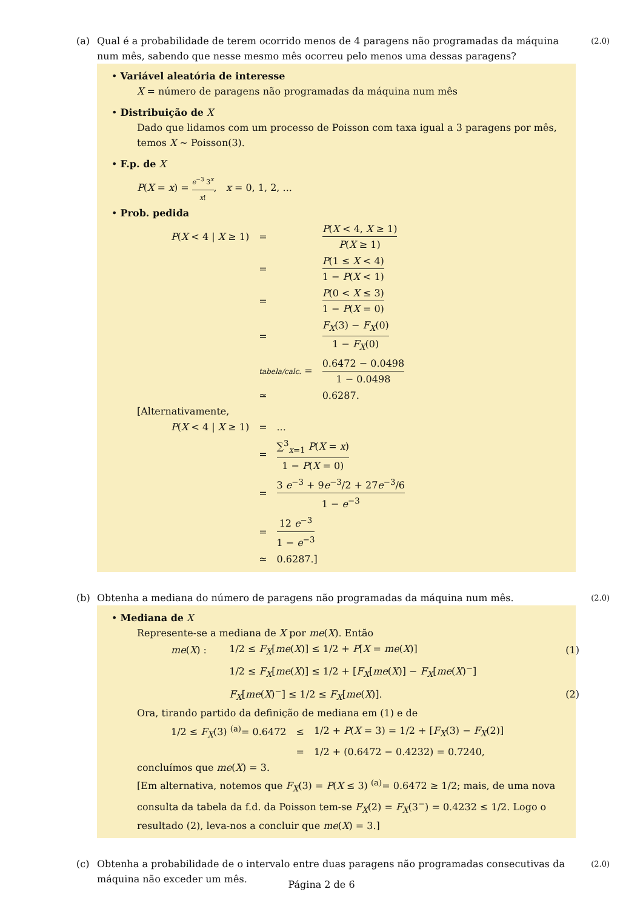(a) Qual é a probabilidade de terem ocorrido menos de 4 paragens não programadas da máquina num mês, sabendo que nesse mesmo mês ocorreu pelo menos uma dessas paragens?
(2.0)
• Variável aleatória de interesse
X = número de paragens não programadas da máquina num mês
• Distribuição de X
Dado que lidamos com um processo de Poisson com taxa igual a 3 paragens por mês, temos X ~ Poisson(3).
• F.p. de X
P(X = x) = e<sup>−3</sup> 3<sup>x</sup> x!, x = 0, 1, 2, ...
• Prob. pedida
| P ( X < 4 / X ≥ 1) | = | P ( X < 4, X ≥ 1) P ( X ≥ 1) |
| | = | P (1 ≤ X < 4) 1 − P ( X < 1) |
| | = | P (0 < X ≤ 3) 1 − P ( X = 0) |
| | = | F<sub>X</sub> (3) − F<sub>X</sub> (0) 1 − F<sub>X</sub> (0) |
| | tabela/calc. = | 0.6472 − 0.0498 1 − 0.0498 |
| | ≃ | 0.6287. |
[Alternativamente,
| P ( X < 4 / X ≥ 1) | = | ... |
| | = | ∑<sup>3</sup><sub>x=1</sub> P ( X = x ) 1 − P ( X = 0) |
| | = | 3 e<sup>−3</sup> + 9 e<sup>−3</sup>/2 + 27 e<sup>−3</sup>/6 1 − e<sup>−3</sup> |
| | = | 12 e<sup>−3</sup> 1 − e<sup>−3</sup> |
| | ≃ | 0.6287.] |
(b) Obtenha a mediana do número de paragens não programadas da máquina num mês.
(2.0)
• Mediana de X
Represente-se a mediana de X por me(X). Então
| me ( X ) : | 1/2 ≤ F<sub>X</sub> [ me ( X )] ≤ 1/2 + P [ X = me ( X )] | (1) |
| | 1/2 ≤ F<sub>X</sub> [ me ( X )] ≤ 1/2 + [ F<sub>X</sub> [ me ( X )] − F<sub>X</sub> [ me ( X )<sup>−</sup>] | |
| | F<sub>X</sub> [ me ( X )<sup>−</sup>] ≤ 1/2 ≤ F<sub>X</sub> [ me ( X )]. | (2) |
Ora, tirando partido da definição de mediana em (1) e de
| 1/2 ≤ F<sub>X</sub> (3) <sup>(a)</sup>= 0.6472 | ≤ | 1/2 + P ( X = 3) = 1/2 + [ F<sub>X</sub> (3) − F<sub>X</sub> (2)] |
| | = | 1/2 + (0.6472 − 0.4232) = 0.7240, |
concluímos que me(X) = 3.
[Em alternativa, notemos que F<sub>X</sub>(3) = P(X ≤ 3) <sup>(a)</sup>= 0.6472 ≥ 1/2; mais, de uma nova consulta da tabela da f.d. da Poisson tem-se F<sub>X</sub>(2) = F<sub>X</sub>(3<sup>−</sup>) = 0.4232 ≤ 1/2. Logo o resultado (2), leva-nos a concluir que me(X) = 3.]
(c) Obtenha a probabilidade de o intervalo entre duas paragens não programadas consecutivas da máquina não exceder um mês.
(2.0)
Página 2 de 6